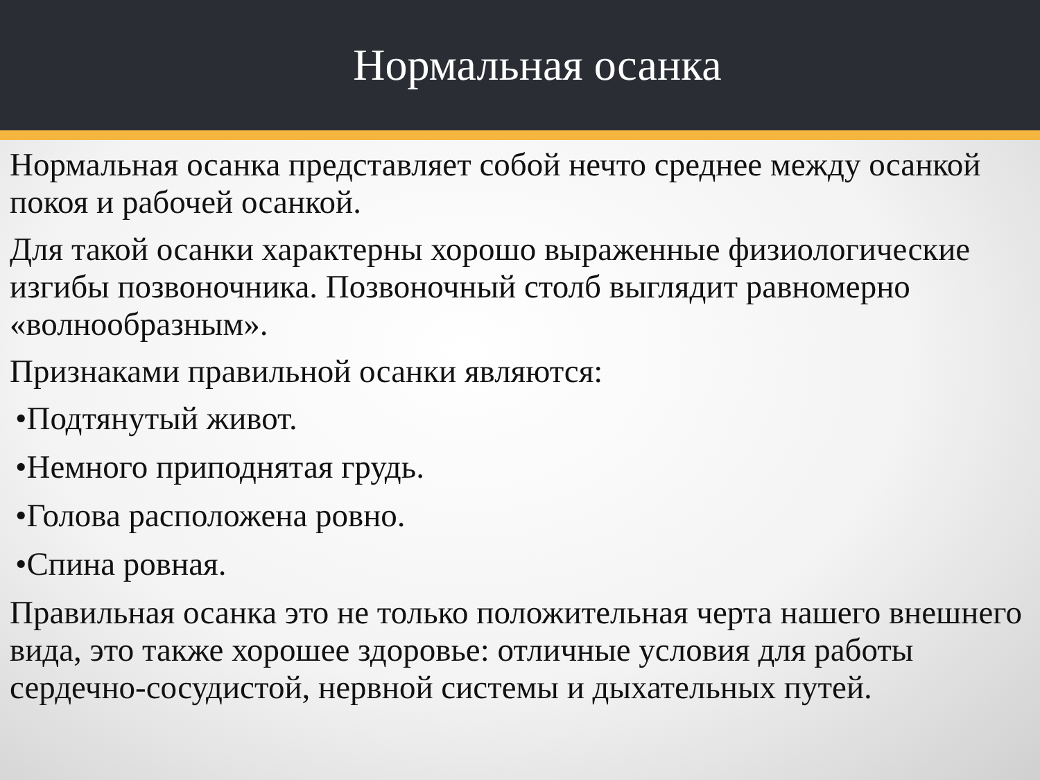Нормальная осанка
Нормальная осанка представляет собой нечто среднее между осанкой покоя и рабочей осанкой.
Для такой осанки характерны хорошо выраженные физиологические изгибы позвоночника. Позвоночный столб выглядит равномерно «волнообразным».
Признаками правильной осанки являются:
•Подтянутый живот.
•Немного приподнятая грудь.
•Голова расположена ровно.
•Спина ровная.
Правильная осанка это не только положительная черта нашего внешнего вида, это также хорошее здоровье: отличные условия для работы сердечно-сосудистой, нервной системы и дыхательных путей.